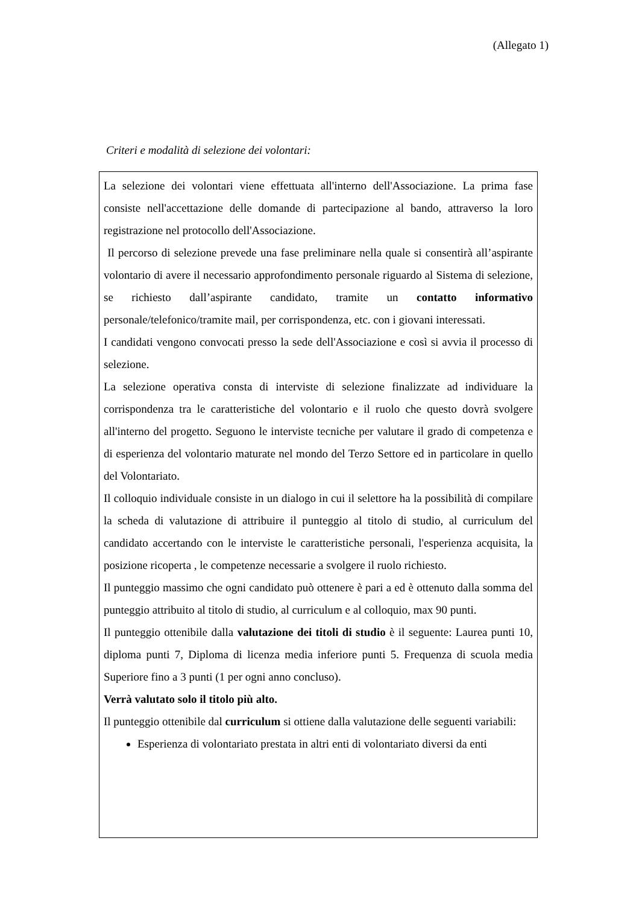(Allegato 1)
Criteri e modalità di selezione dei volontari:
La selezione dei volontari viene effettuata all'interno dell'Associazione. La prima fase consiste nell'accettazione delle domande di partecipazione al bando, attraverso la loro registrazione nel protocollo dell'Associazione.
Il percorso di selezione prevede una fase preliminare nella quale si consentirà all’aspirante volontario di avere il necessario approfondimento personale riguardo al Sistema di selezione, se richiesto dall’aspirante candidato, tramite un contatto informativo personale/telefonico/tramite mail, per corrispondenza, etc. con i giovani interessati.
I candidati vengono convocati presso la sede dell'Associazione e così si avvia il processo di selezione.
La selezione operativa consta di interviste di selezione finalizzate ad individuare la corrispondenza tra le caratteristiche del volontario e il ruolo che questo dovrà svolgere all'interno del progetto. Seguono le interviste tecniche per valutare il grado di competenza e di esperienza del volontario maturate nel mondo del Terzo Settore ed in particolare in quello del Volontariato.
Il colloquio individuale consiste in un dialogo in cui il selettore ha la possibilità di compilare la scheda di valutazione di attribuire il punteggio al titolo di studio, al curriculum del candidato accertando con le interviste le caratteristiche personali, l'esperienza acquisita, la posizione ricoperta , le competenze necessarie a svolgere il ruolo richiesto.
Il punteggio massimo che ogni candidato può ottenere è pari a ed è ottenuto dalla somma del punteggio attribuito al titolo di studio, al curriculum e al colloquio, max 90 punti.
Il punteggio ottenibile dalla valutazione dei titoli di studio è il seguente: Laurea punti 10, diploma punti 7, Diploma di licenza media inferiore punti 5. Frequenza di scuola media Superiore fino a 3 punti (1 per ogni anno concluso).
Verrà valutato solo il titolo più alto.
Il punteggio ottenibile dal curriculum si ottiene dalla valutazione delle seguenti variabili:
Esperienza di volontariato prestata in altri enti di volontariato diversi da enti